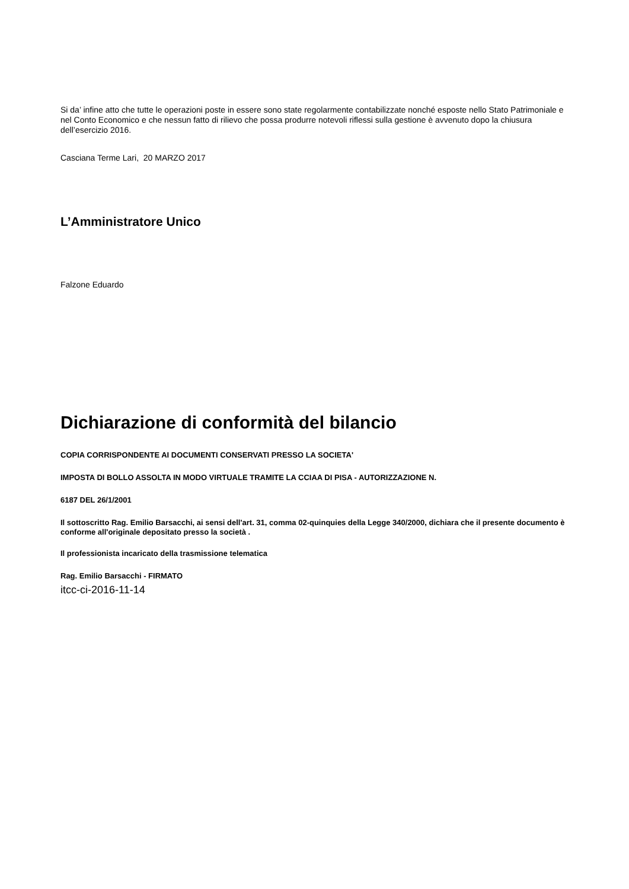Si da’ infine atto che tutte le operazioni poste in essere sono state regolarmente contabilizzate nonché esposte nello Stato Patrimoniale e nel Conto Economico e che nessun fatto di rilievo che possa produrre notevoli riflessi sulla gestione è avvenuto dopo la chiusura dell’esercizio 2016.
Casciana Terme Lari, 20 MARZO 2017
L’Amministratore Unico
Falzone Eduardo
Dichiarazione di conformità del bilancio
COPIA CORRISPONDENTE AI DOCUMENTI CONSERVATI PRESSO LA SOCIETA'
IMPOSTA DI BOLLO ASSOLTA IN MODO VIRTUALE TRAMITE LA CCIAA DI PISA - AUTORIZZAZIONE N.
6187 DEL 26/1/2001
Il sottoscritto Rag. Emilio Barsacchi, ai sensi dell'art. 31, comma 02-quinquies della Legge 340/2000, dichiara che il presente documento è conforme all'originale depositato presso la società .
Il professionista incaricato della trasmissione telematica
Rag. Emilio Barsacchi - FIRMATO
itcc-ci-2016-11-14